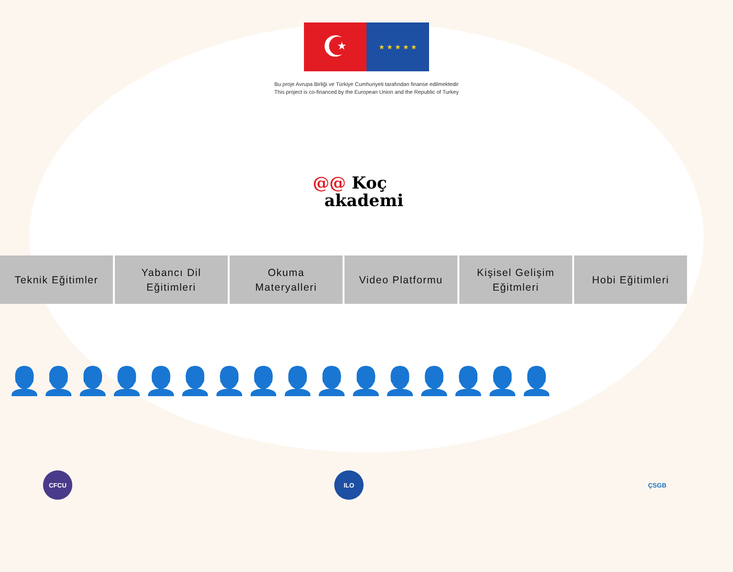☪
★ ★ ★ ★ ★
Bu proje Avrupa Birliği ve Türkiye Cumhuriyeti tarafından finanse edilmektedir
This project is co-financed by the European Union and the Republic of Turkey
@@ Koç
akademi
Teknik Eğitimler Yabancı Dil
Eğitimleri
Okuma
Materyalleri
Video Platformu Kişisel Gelişim
Eğitmleri
Hobi Eğitimleri
👤👤👤👤👤👤👤👤👤👤👤👤👤👤👤👤
CFCU ILO ÇSGB